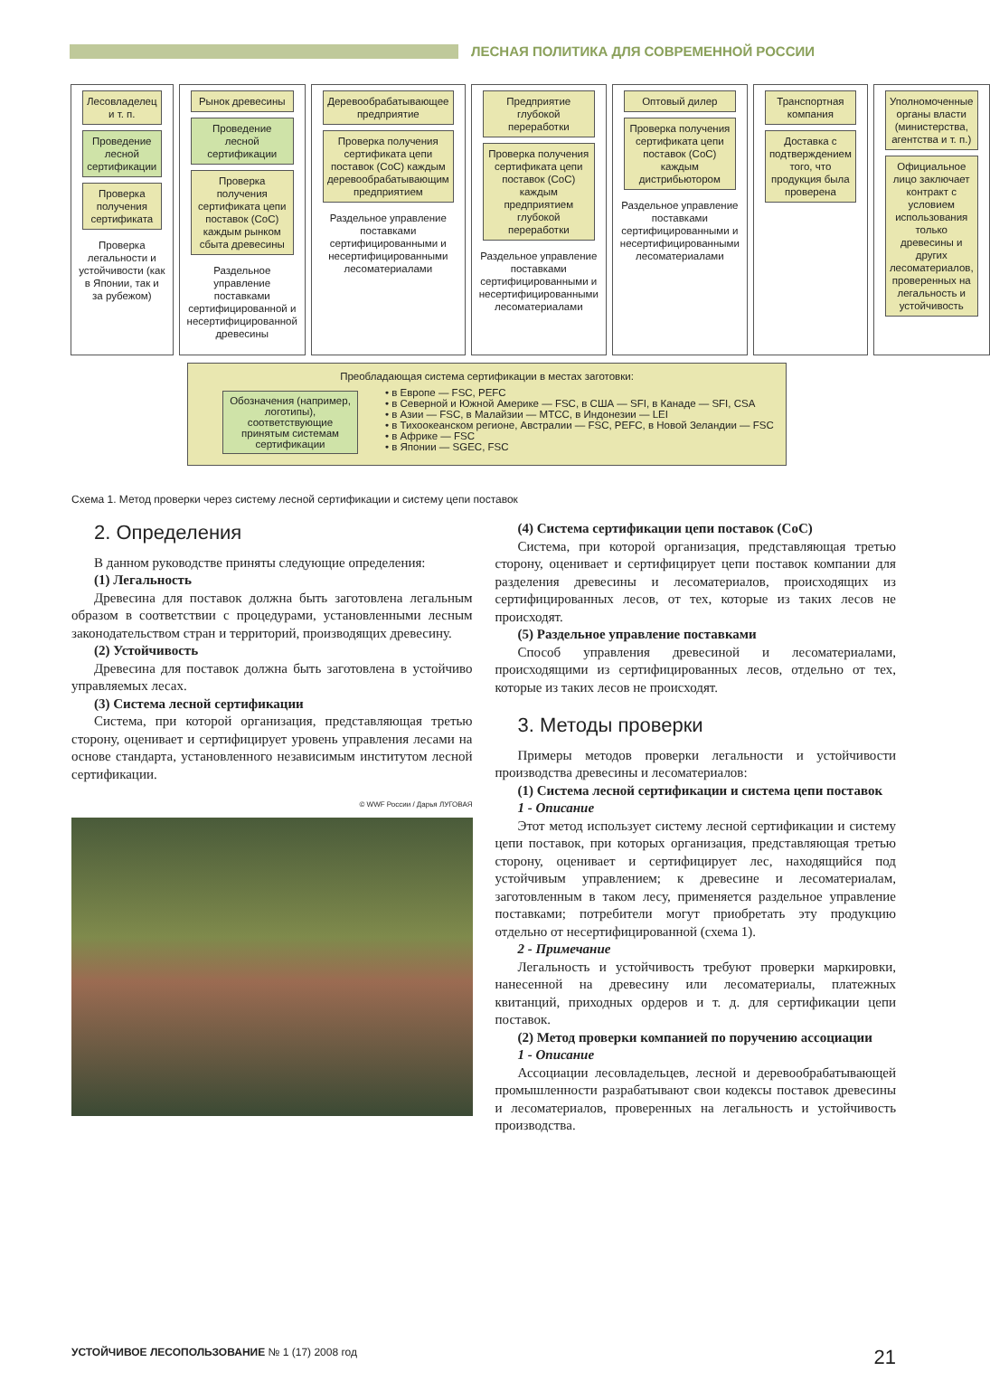ЛЕСНАЯ ПОЛИТИКА ДЛЯ СОВРЕМЕННОЙ РОССИИ
Лесовладелец и т. п.
Проведение лесной сертификации
Проверка получения сертификата
Проверка легальности и устойчивости (как в Японии, так и за рубежом)
Рынок древесины
Проведение лесной сертификации
Проверка получения сертификата цепи поставок (CoC) каждым рынком сбыта древесины
Раздельное управление поставками сертифицированной и несертифицированной древесины
Дерево­обрабатывающее предприятие
Проверка получения сертификата цепи поставок (CoC) каждым деревообрабатывающим предприятием
Раздельное управление поставками сертифицированными и несертифицированными лесоматериалами
Предприятие глубокой переработки
Проверка получения сертификата цепи поставок (CoC) каждым предприятием глубокой переработки
Раздельное управление поставками сертифицированными и несертифицированными лесоматериалами
Оптовый дилер
Проверка получения сертификата цепи поставок (CoC) каждым дистрибьютором
Раздельное управление поставками сертифицированными и несертифицированными лесоматериалами
Транспортная компания
Доставка с подтверждением того, что продукция была проверена
Уполномоченные органы власти (министерства, агентства и т. п.)
Официальное лицо заключает контракт с условием использования только древесины и других лесоматериалов, проверенных на легальность и устойчивость
Преобладающая система сертификации в местах заготовки:
Обозначения (например, логотипы), соответствующие принятым системам сертификации
• в Европе — FSC, PEFC
• в Северной и Южной Америке — FSC, в США — SFI, в Канаде — SFI, CSA
• в Азии — FSC, в Малайзии — MTCC, в Индонезии — LEI
• в Тихоокеанском регионе, Австралии — FSC, PEFC, в Новой Зеландии — FSC
• в Африке — FSC
• в Японии — SGEC, FSC
Схема 1. Метод проверки через систему лесной сертификации и систему цепи поставок
2. Определения
В данном руководстве приняты следующие определения:
(1) Легальность
Древесина для поставок должна быть заготовлена легальным образом в соответствии с процедурами, установленными лесным законодательством стран и территорий, производящих древесину.
(2) Устойчивость
Древесина для поставок должна быть заготовлена в устойчиво управляемых лесах.
(3) Система лесной сертификации
Система, при которой организация, представляющая третью сторону, оценивает и сертифицирует уровень управления лесами на основе стандарта, установленного независимым институтом лесной сертификации.
© WWF России / Дарья ЛУГОВАЯ
(4) Система сертификации цепи поставок (CoC)
Система, при которой организация, представляющая третью сторону, оценивает и сертифицирует цепи поставок компании для разделения древесины и лесоматериалов, происходящих из сертифицированных лесов, от тех, которые из таких лесов не происходят.
(5) Раздельное управление поставками
Способ управления древесиной и лесоматериалами, происходящими из сертифицированных лесов, отдельно от тех, которые из таких лесов не происходят.
3. Методы проверки
Примеры методов проверки легальности и устойчивости производства древесины и лесоматериалов:
(1) Система лесной сертификации и система цепи поставок
1 - Описание
Этот метод использует систему лесной сертификации и систему цепи поставок, при которых организация, представляющая третью сторону, оценивает и сертифицирует лес, находящийся под устойчивым управлением; к древесине и лесоматериалам, заготовленным в таком лесу, применяется раздельное управление поставками; потребители могут приобретать эту продукцию отдельно от несертифицированной (схема 1).
2 - Примечание
Легальность и устойчивость требуют проверки маркировки, нанесенной на древесину или лесоматериалы, платежных квитанций, приходных ордеров и т. д. для сертификации цепи поставок.
(2) Метод проверки компанией по поручению ассоциации
1 - Описание
Ассоциации лесовладельцев, лесной и деревообрабатывающей промышленности разрабатывают свои кодексы поставок древесины и лесоматериалов, проверенных на легальность и устойчивость производства.
УСТОЙЧИВОЕ ЛЕСОПОЛЬЗОВАНИЕ № 1 (17) 2008 год 21